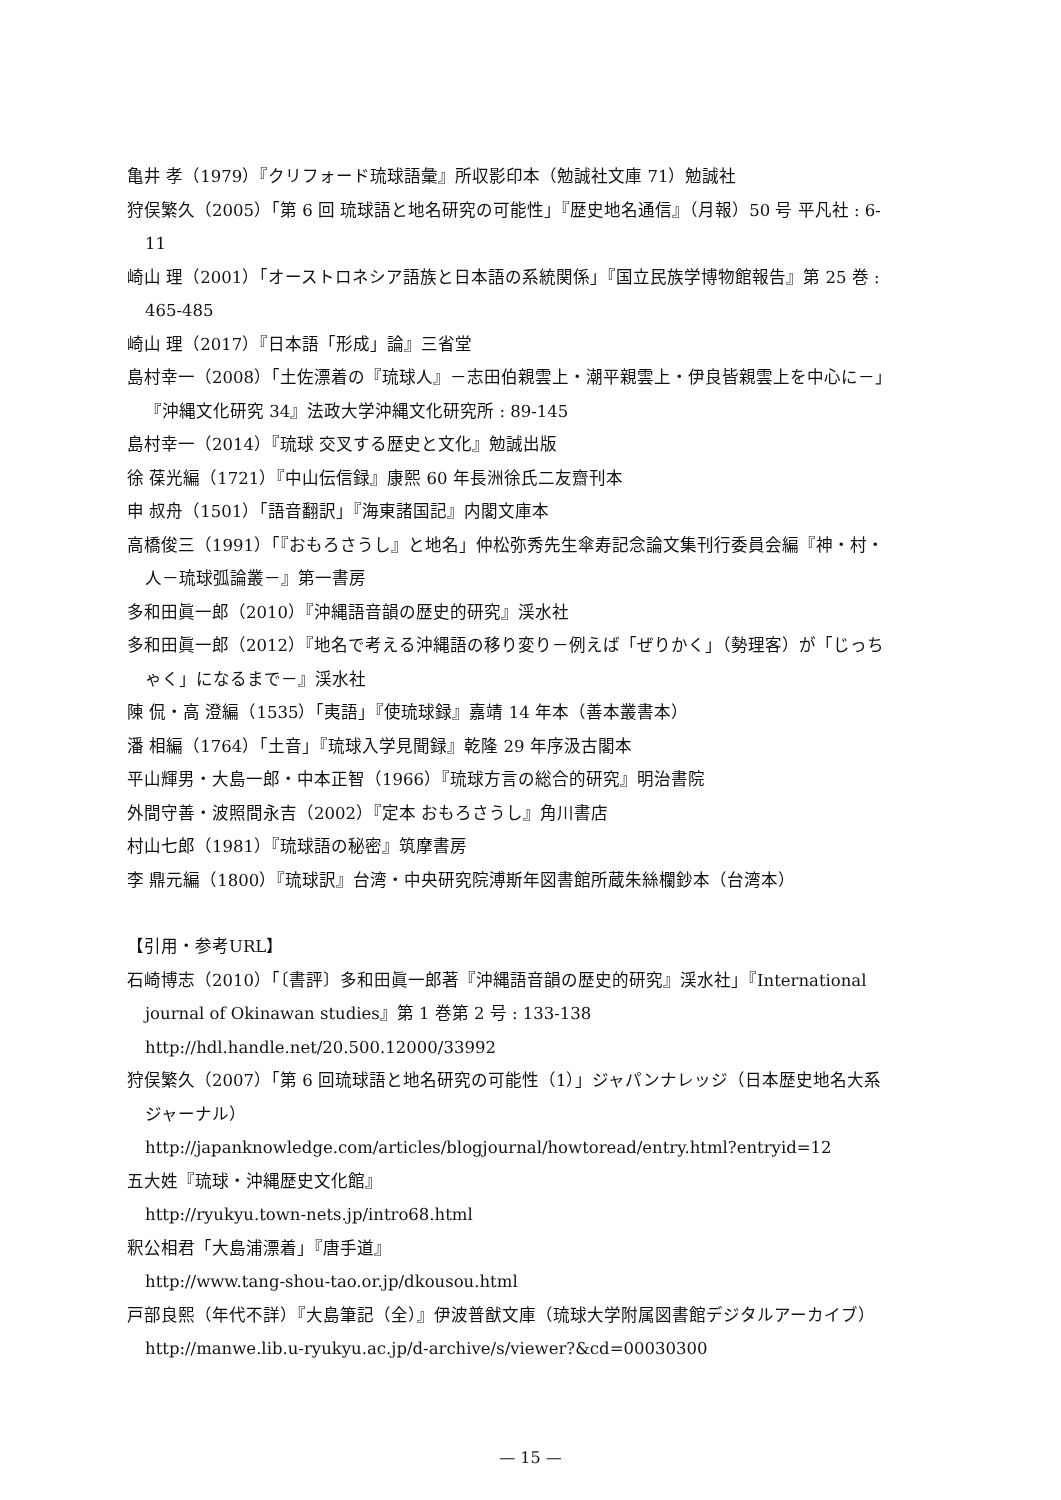亀井 孝（1979）『クリフォード琉球語彙』所収影印本（勉誠社文庫 71）勉誠社
狩俣繁久（2005）「第 6 回 琉球語と地名研究の可能性」『歴史地名通信』（月報）50 号 平凡社 : 6-11
崎山 理（2001）「オーストロネシア語族と日本語の系統関係」『国立民族学博物館報告』第 25 巻 : 465-485
崎山 理（2017）『日本語「形成」論』三省堂
島村幸一（2008）「土佐漂着の『琉球人』－志田伯親雲上・潮平親雲上・伊良皆親雲上を中心に－」『沖縄文化研究 34』法政大学沖縄文化研究所 : 89-145
島村幸一（2014）『琉球 交叉する歴史と文化』勉誠出版
徐 葆光編（1721）『中山伝信録』康熙 60 年長洲徐氏二友齋刊本
申 叔舟（1501）「語音翻訳」『海東諸国記』内閣文庫本
高橋俊三（1991）「『おもろさうし』と地名」仲松弥秀先生傘寿記念論文集刊行委員会編『神・村・人－琉球弧論叢－』第一書房
多和田眞一郎（2010）『沖縄語音韻の歴史的研究』渓水社
多和田眞一郎（2012）『地名で考える沖縄語の移り変り－例えば「ぜりかく」（勢理客）が「じっちゃく」になるまで－』渓水社
陳 侃・高 澄編（1535）「夷語」『使琉球録』嘉靖 14 年本（善本叢書本）
潘 相編（1764）「土音」『琉球入学見聞録』乾隆 29 年序汲古閣本
平山輝男・大島一郎・中本正智（1966）『琉球方言の総合的研究』明治書院
外間守善・波照間永吉（2002）『定本 おもろさうし』角川書店
村山七郎（1981）『琉球語の秘密』筑摩書房
李 鼎元編（1800）『琉球訳』台湾・中央研究院溥斯年図書館所蔵朱絲欄鈔本（台湾本）
【引用・参考URL】
石崎博志（2010）「〔書評〕多和田眞一郎著『沖縄語音韻の歴史的研究』渓水社」『International journal of Okinawan studies』第 1 巻第 2 号 : 133-138
http://hdl.handle.net/20.500.12000/33992
狩俣繁久（2007）「第 6 回琉球語と地名研究の可能性（1）」ジャパンナレッジ（日本歴史地名大系ジャーナル）
http://japanknowledge.com/articles/blogjournal/howtoread/entry.html?entryid=12
五大姓『琉球・沖縄歴史文化館』
http://ryukyu.town-nets.jp/intro68.html
釈公相君「大島浦漂着」『唐手道』
http://www.tang-shou-tao.or.jp/dkousou.html
戸部良熙（年代不詳）『大島筆記（全）』伊波普猷文庫（琉球大学附属図書館デジタルアーカイブ）
http://manwe.lib.u-ryukyu.ac.jp/d-archive/s/viewer?&cd=00030300
— 15 —